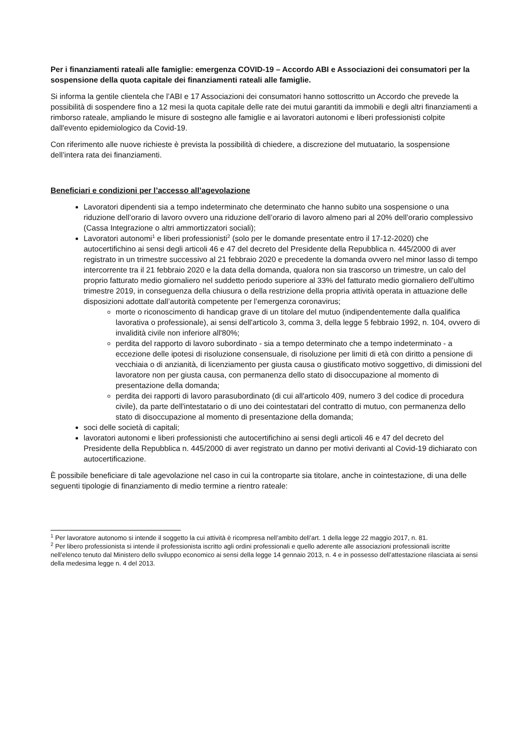Per i finanziamenti rateali alle famiglie: emergenza COVID-19 – Accordo ABI e Associazioni dei consumatori per la sospensione della quota capitale dei finanziamenti rateali alle famiglie.
Si informa la gentile clientela che l’ABI e 17 Associazioni dei consumatori hanno sottoscritto un Accordo che prevede la possibilità di sospendere fino a 12 mesi la quota capitale delle rate dei mutui garantiti da immobili e degli altri finanziamenti a rimborso rateale, ampliando le misure di sostegno alle famiglie e ai lavoratori autonomi e liberi professionisti colpite dall'evento epidemiologico da Covid-19.
Con riferimento alle nuove richieste è prevista la possibilità di chiedere, a discrezione del mutuatario, la sospensione dell’intera rata dei finanziamenti.
Beneficiari e condizioni per l’accesso all’agevolazione
Lavoratori dipendenti sia a tempo indeterminato che determinato che hanno subito una sospensione o una riduzione dell’orario di lavoro ovvero una riduzione dell’orario di lavoro almeno pari al 20% dell’orario complessivo (Cassa Integrazione o altri ammortizzatori sociali);
Lavoratori autonomi<sup>1</sup> e liberi professionisti<sup>2</sup> (solo per le domande presentate entro il 17-12-2020) che autocertifichino ai sensi degli articoli 46 e 47 del decreto del Presidente della Repubblica n. 445/2000 di aver registrato in un trimestre successivo al 21 febbraio 2020 e precedente la domanda ovvero nel minor lasso di tempo intercorrente tra il 21 febbraio 2020 e la data della domanda, qualora non sia trascorso un trimestre, un calo del proprio fatturato medio giornaliero nel suddetto periodo superiore al 33% del fatturato medio giornaliero dell’ultimo trimestre 2019, in conseguenza della chiusura o della restrizione della propria attività operata in attuazione delle disposizioni adottate dall’autorità competente per l’emergenza coronavirus;
morte o riconoscimento di handicap grave di un titolare del mutuo (indipendentemente dalla qualifica lavorativa o professionale), ai sensi dell'articolo 3, comma 3, della legge 5 febbraio 1992, n. 104, ovvero di invalidità civile non inferiore all'80%;
perdita del rapporto di lavoro subordinato - sia a tempo determinato che a tempo indeterminato - a eccezione delle ipotesi di risoluzione consensuale, di risoluzione per limiti di età con diritto a pensione di vecchiaia o di anzianità, di licenziamento per giusta causa o giustificato motivo soggettivo, di dimissioni del lavoratore non per giusta causa, con permanenza dello stato di disoccupazione al momento di presentazione della domanda;
perdita dei rapporti di lavoro parasubordinato (di cui all'articolo 409, numero 3 del codice di procedura civile), da parte dell'intestatario o di uno dei cointestatari del contratto di mutuo, con permanenza dello stato di disoccupazione al momento di presentazione della domanda;
soci delle società di capitali;
lavoratori autonomi e liberi professionisti che autocertifichino ai sensi degli articoli 46 e 47 del decreto del Presidente della Repubblica n. 445/2000 di aver registrato un danno per motivi derivanti al Covid-19 dichiarato con autocertificazione.
È possibile beneficiare di tale agevolazione nel caso in cui la controparte sia titolare, anche in cointestazione, di una delle seguenti tipologie di finanziamento di medio termine a rientro rateale:
<sup>1</sup> Per lavoratore autonomo si intende il soggetto la cui attività è ricompresa nell’ambito dell’art. 1 della legge 22 maggio 2017, n. 81.
<sup>2</sup> Per libero professionista si intende il professionista iscritto agli ordini professionali e quello aderente alle associazioni professionali iscritte nell’elenco tenuto dal Ministero dello sviluppo economico ai sensi della legge 14 gennaio 2013, n. 4 e in possesso dell’attestazione rilasciata ai sensi della medesima legge n. 4 del 2013.